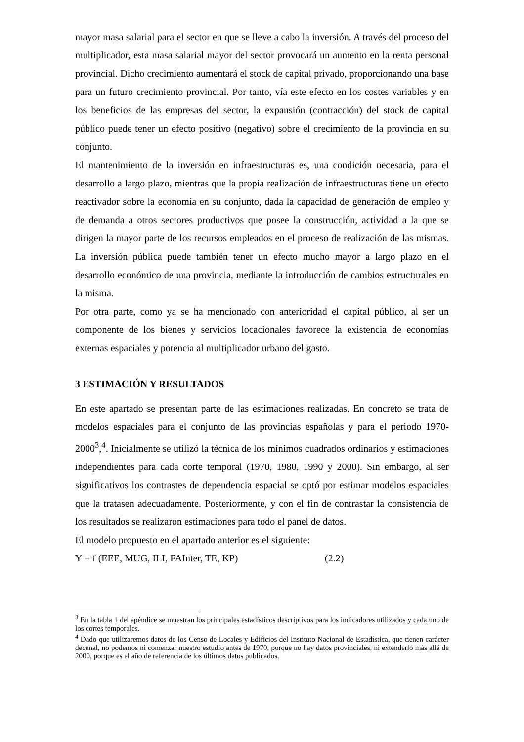mayor masa salarial para el sector en que se lleve a cabo la inversión. A través del proceso del multiplicador, esta masa salarial mayor del sector provocará un aumento en la renta personal provincial. Dicho crecimiento aumentará el stock de capital privado, proporcionando una base para un futuro crecimiento provincial. Por tanto, vía este efecto en los costes variables y en los beneficios de las empresas del sector, la expansión (contracción) del stock de capital público puede tener un efecto positivo (negativo) sobre el crecimiento de la provincia en su conjunto.
El mantenimiento de la inversión en infraestructuras es, una condición necesaria, para el desarrollo a largo plazo, mientras que la propia realización de infraestructuras tiene un efecto reactivador sobre la economía en su conjunto, dada la capacidad de generación de empleo y de demanda a otros sectores productivos que posee la construcción, actividad a la que se dirigen la mayor parte de los recursos empleados en el proceso de realización de las mismas. La inversión pública puede también tener un efecto mucho mayor a largo plazo en el desarrollo económico de una provincia, mediante la introducción de cambios estructurales en la misma.
Por otra parte, como ya se ha mencionado con anterioridad el capital público, al ser un componente de los bienes y servicios locacionales favorece la existencia de economías externas espaciales y potencia al multiplicador urbano del gasto.
3 ESTIMACIÓN Y RESULTADOS
En este apartado se presentan parte de las estimaciones realizadas. En concreto se trata de modelos espaciales para el conjunto de las provincias españolas y para el periodo 1970-2000<sup>3</sup>,<sup>4</sup>. Inicialmente se utilizó la técnica de los mínimos cuadrados ordinarios y estimaciones independientes para cada corte temporal (1970, 1980, 1990 y 2000). Sin embargo, al ser significativos los contrastes de dependencia espacial se optó por estimar modelos espaciales que la tratasen adecuadamente. Posteriormente, y con el fin de contrastar la consistencia de los resultados se realizaron estimaciones para todo el panel de datos.
El modelo propuesto en el apartado anterior es el siguiente:
Y = f (EEE, MUG, ILI, FAInter, TE, KP) (2.2)
<sup>3</sup> En la tabla 1 del apéndice se muestran los principales estadísticos descriptivos para los indicadores utilizados y cada uno de los cortes temporales.
<sup>4</sup> Dado que utilizaremos datos de los Censo de Locales y Edificios del Instituto Nacional de Estadística, que tienen carácter decenal, no podemos ni comenzar nuestro estudio antes de 1970, porque no hay datos provinciales, ni extenderlo más allá de 2000, porque es el año de referencia de los últimos datos publicados.